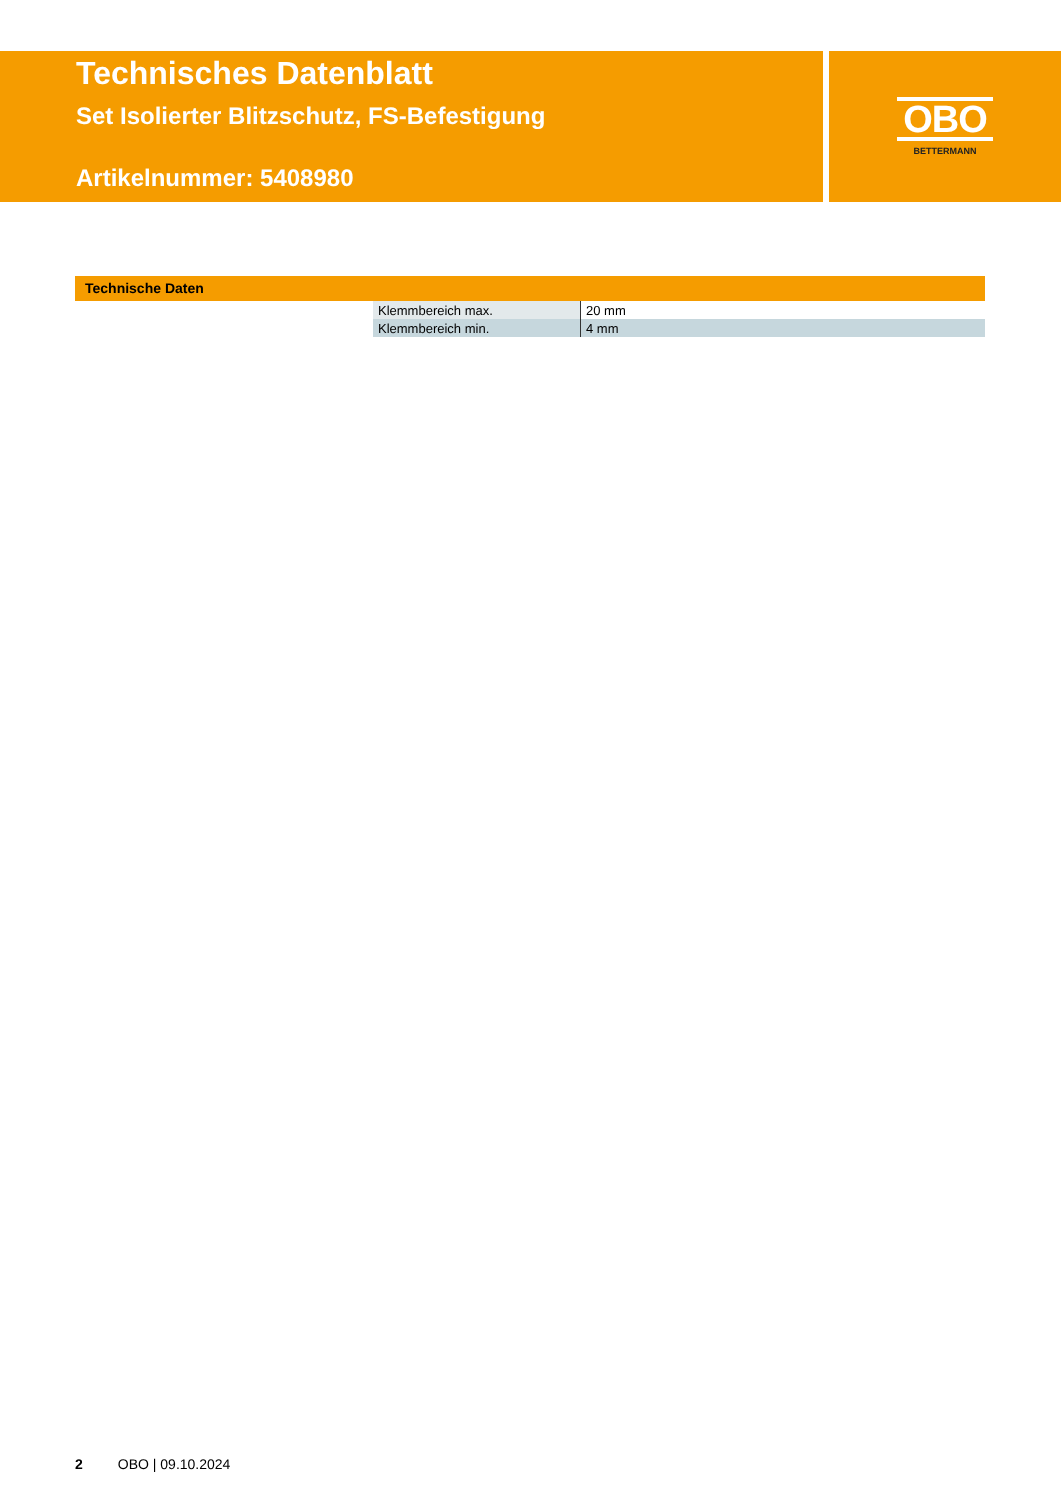Technisches Datenblatt
Set Isolierter Blitzschutz, FS-Befestigung
Artikelnummer: 5408980
OBO
BETTERMANN
Technische Daten
| Klemmbereich max. | 20 mm |
| Klemmbereich min. | 4 mm |
2 OBO | 09.10.2024